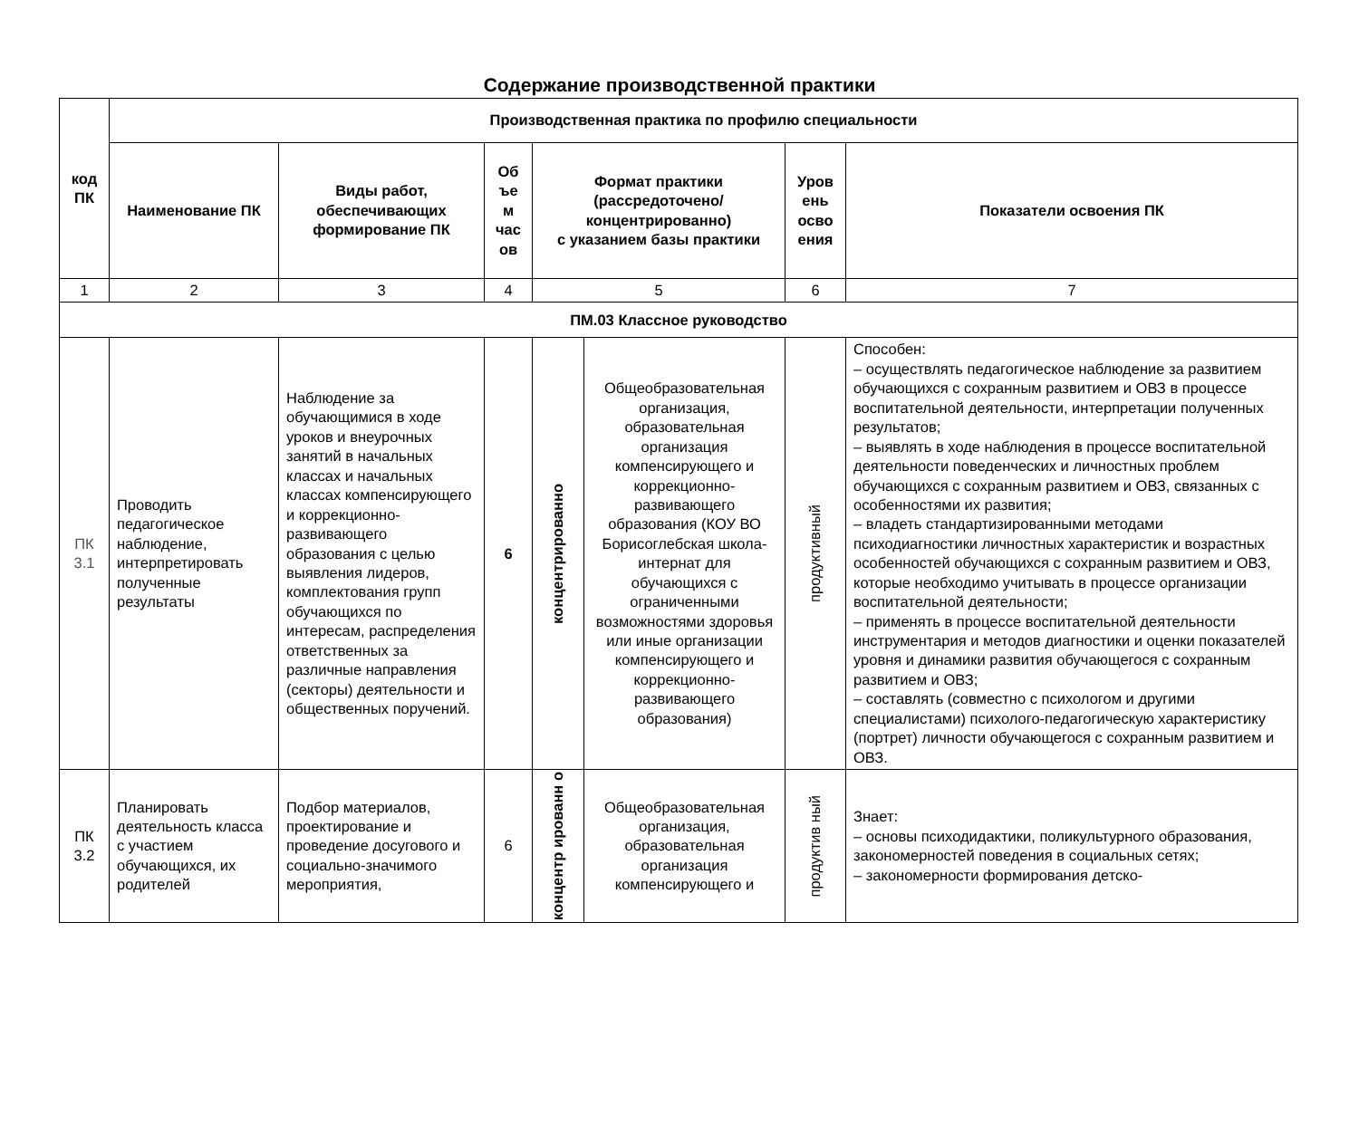Содержание производственной практики
| код ПК | Производственная практика по профилю специальности | | | | | | |
| --- | --- | --- | --- | --- | --- | --- | --- |
| | Наименование ПК | Виды работ, обеспечивающих формирование ПК | Об ъе м час ов | Формат практики (рассредоточено/ концентрированно) с указанием базы практики | | Уров ень осво ения | Показатели освоения ПК |
| 1 | 2 | 3 | 4 | 5 | | 6 | 7 |
| ПМ.03 Классное руководство | | | | | | | |
| ПК 3.1 | Проводить педагогическое наблюдение, интерпретировать полученные результаты | Наблюдение за обучающимися в ходе уроков и внеурочных занятий в начальных классах и начальных классах компенсирующего и коррекционно-развивающего образования с целью выявления лидеров, комплектования групп обучающихся по интересам, распределения ответственных за различные направления (секторы) деятельности и общественных поручений. | 6 | концентрированно | Общеобразовательная организация, образовательная организация компенсирующего и коррекционно-развивающего образования (КОУ ВО Борисоглебская школа-интернат для обучающихся с ограниченными возможностями здоровья или иные организации компенсирующего и коррекционно-развивающего образования) | продуктивный | Способен: – осуществлять педагогическое наблюдение за развитием обучающихся с сохранным развитием и ОВЗ в процессе воспитательной деятельности, интерпретации полученных результатов; – выявлять в ходе наблюдения в процессе воспитательной деятельности поведенческих и личностных проблем обучающихся с сохранным развитием и ОВЗ, связанных с особенностями их развития; – владеть стандартизированными методами психодиагностики личностных характеристик и возрастных особенностей обучающихся с сохранным развитием и ОВЗ, которые необходимо учитывать в процессе организации воспитательной деятельности; – применять в процессе воспитательной деятельности инструментария и методов диагностики и оценки показателей уровня и динамики развития обучающегося с сохранным развитием и ОВЗ; – составлять (совместно с психологом и другими специалистами) психолого-педагогическую характеристику (портрет) личности обучающегося с сохранным развитием и ОВЗ. |
| ПК 3.2 | Планировать деятельность класса с участием обучающихся, их родителей | Подбор материалов, проектирование и проведение досугового и социально-значимого мероприятия, | 6 | концентр ированн о | Общеобразовательная организация, образовательная организация компенсирующего и | продуктив ный | Знает: – основы психодидактики, поликультурного образования, закономерностей поведения в социальных сетях; – закономерности формирования детско- |